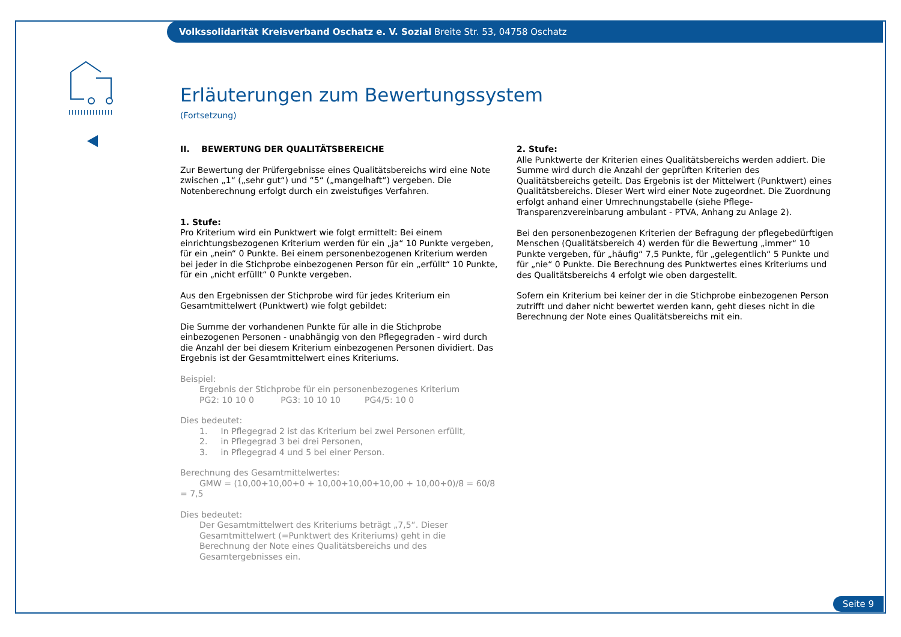Volkssolidarität Kreisverband Oschatz e. V. Sozial Breite Str. 53, 04758 Oschatz
Erläuterungen zum Bewertungssystem
(Fortsetzung)
II. BEWERTUNG DER QUALITÄTSBEREICHE
Zur Bewertung der Prüfergebnisse eines Qualitätsbereichs wird eine Note zwischen „1“ („sehr gut“) und “5“ („mangelhaft“) vergeben. Die Notenberechnung erfolgt durch ein zweistufiges Verfahren.
1. Stufe:
Pro Kriterium wird ein Punktwert wie folgt ermittelt: Bei einem einrichtungsbezogenen Kriterium werden für ein „ja“ 10 Punkte vergeben, für ein „nein“ 0 Punkte. Bei einem personenbezogenen Kriterium werden bei jeder in die Stichprobe einbezogenen Person für ein „erfüllt“ 10 Punkte, für ein „nicht erfüllt“ 0 Punkte vergeben.
Aus den Ergebnissen der Stichprobe wird für jedes Kriterium ein Gesamtmittelwert (Punktwert) wie folgt gebildet:
Die Summe der vorhandenen Punkte für alle in die Stichprobe einbezogenen Personen - unabhängig von den Pflegegraden - wird durch die Anzahl der bei diesem Kriterium einbezogenen Personen dividiert. Das Ergebnis ist der Gesamtmittelwert eines Kriteriums.
Beispiel:
Ergebnis der Stichprobe für ein personenbezogenes Kriterium
PG2: 10 10 0 PG3: 10 10 10 PG4/5: 10 0
Dies bedeutet:
1. In Pflegegrad 2 ist das Kriterium bei zwei Personen erfüllt,
2. in Pflegegrad 3 bei drei Personen,
3. in Pflegegrad 4 und 5 bei einer Person.
Berechnung des Gesamtmittelwertes:
GMW = (10,00+10,00+0 + 10,00+10,00+10,00 + 10,00+0)/8 = 60/8 = 7,5
Dies bedeutet:
Der Gesamtmittelwert des Kriteriums beträgt „7,5“. Dieser Gesamtmittelwert (=Punktwert des Kriteriums) geht in die Berechnung der Note eines Qualitätsbereichs und des Gesamtergebnisses ein.
2. Stufe:
Alle Punktwerte der Kriterien eines Qualitätsbereichs werden addiert. Die Summe wird durch die Anzahl der geprüften Kriterien des Qualitätsbereichs geteilt. Das Ergebnis ist der Mittelwert (Punktwert) eines Qualitätsbereichs. Dieser Wert wird einer Note zugeordnet. Die Zuordnung erfolgt anhand einer Umrechnungstabelle (siehe Pflege-Transparenzvereinbarung ambulant - PTVA, Anhang zu Anlage 2).
Bei den personenbezogenen Kriterien der Befragung der pflegebedürftigen Menschen (Qualitätsbereich 4) werden für die Bewertung „immer“ 10 Punkte vergeben, für „häufig“ 7,5 Punkte, für „gelegentlich“ 5 Punkte und für „nie“ 0 Punkte. Die Berechnung des Punktwertes eines Kriteriums und des Qualitätsbereichs 4 erfolgt wie oben dargestellt.
Sofern ein Kriterium bei keiner der in die Stichprobe einbezogenen Person zutrifft und daher nicht bewertet werden kann, geht dieses nicht in die Berechnung der Note eines Qualitätsbereichs mit ein.
Seite 9